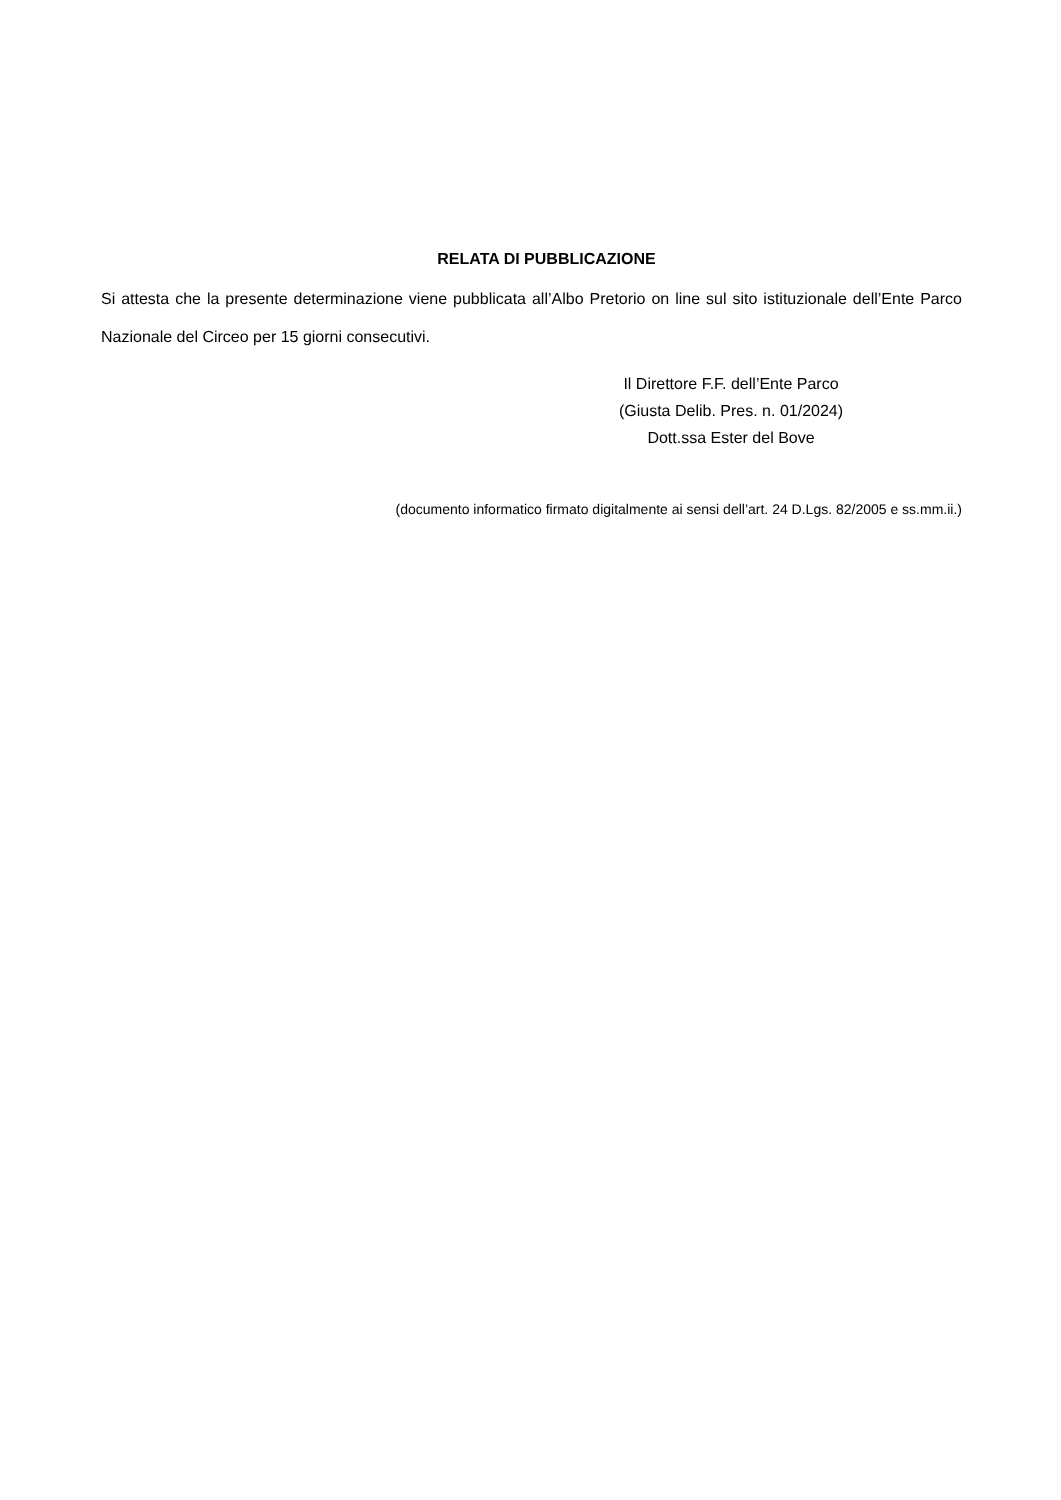RELATA DI PUBBLICAZIONE
Si attesta che la presente determinazione viene pubblicata all’Albo Pretorio on line sul sito istituzionale dell’Ente Parco Nazionale del Circeo per 15 giorni consecutivi.
Il Direttore F.F. dell’Ente Parco
(Giusta Delib. Pres. n. 01/2024)
Dott.ssa Ester del Bove
(documento informatico firmato digitalmente ai sensi dell’art. 24 D.Lgs. 82/2005 e ss.mm.ii.)